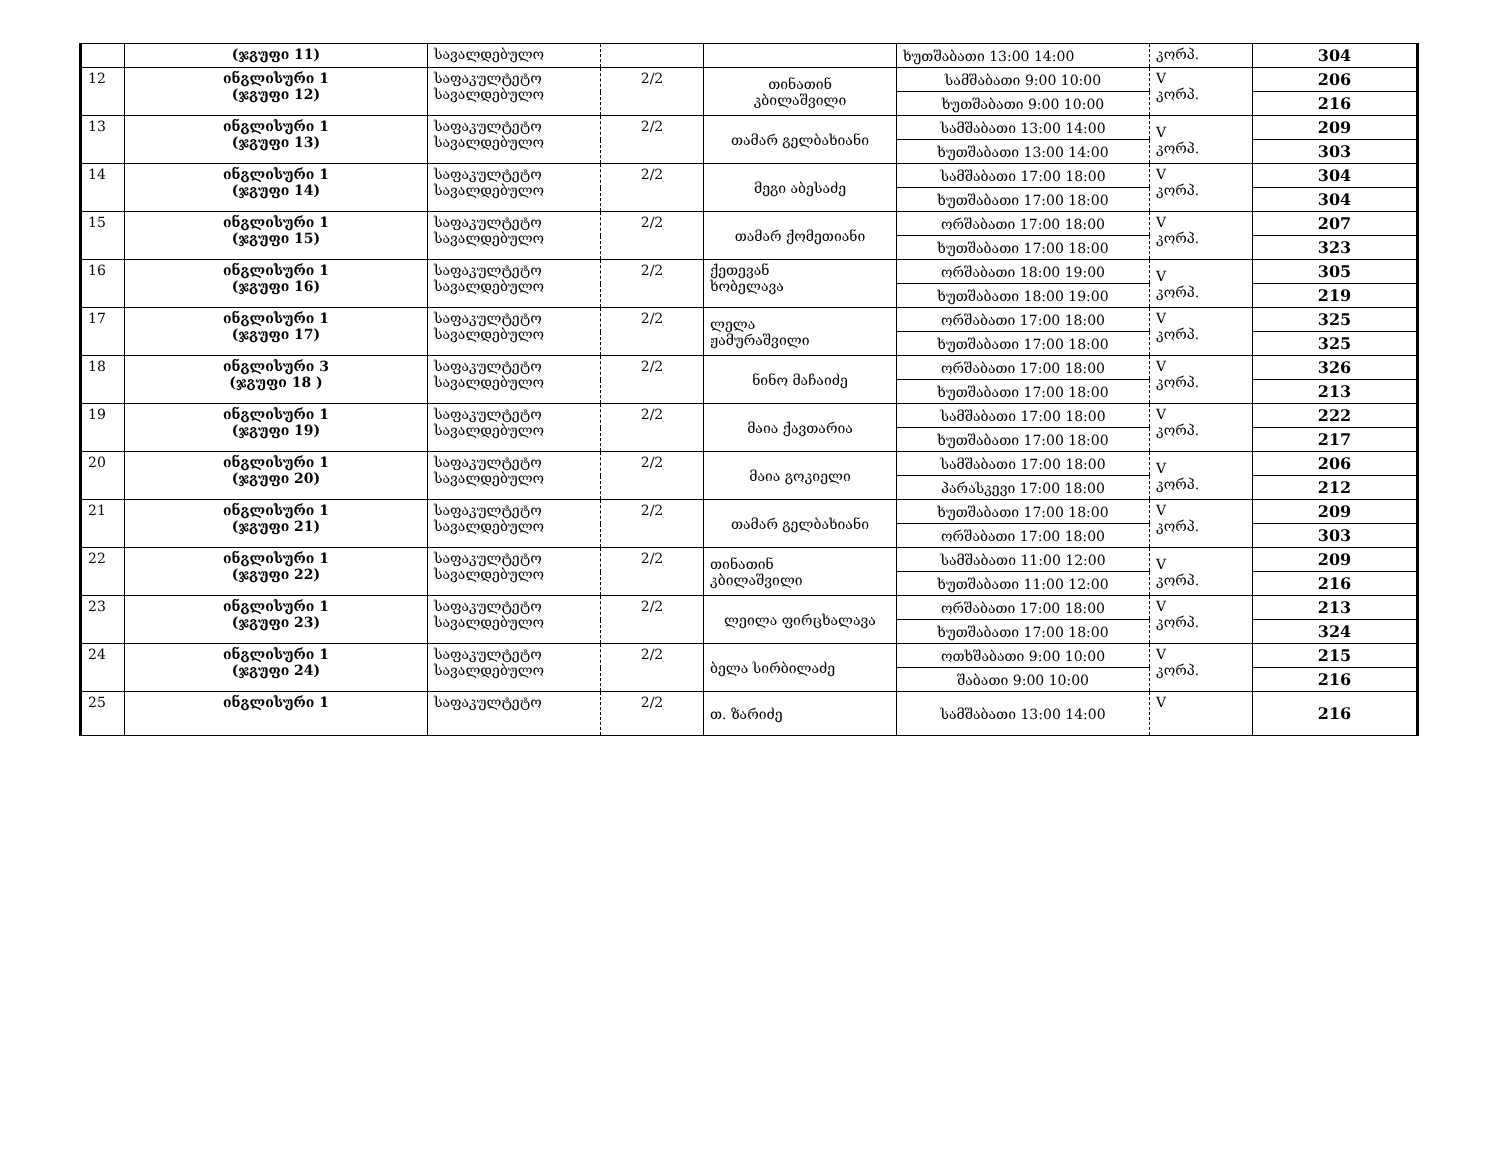| | (ჯგუფი 11) | სავალდებულო | | | ხუთშაბათი 13:00 14:00 | კორპ. | 304 |
| 12 | ინგლისური 1 (ჯგუფი 12) | საფაკულტეტო სავალდებულო | 2/2 | თინათინ კბილაშვილი | სამშაბათი 9:00 10:00 | V კორპ. | 206 |
| | | | | | ხუთშაბათი 9:00 10:00 | | 216 |
| 13 | ინგლისური 1 (ჯგუფი 13) | საფაკულტეტო სავალდებულო | 2/2 | თამარ გელბახიანი | სამშაბათი 13:00 14:00 | V კორპ. | 209 |
| | | | | | ხუთშაბათი 13:00 14:00 | | 303 |
| 14 | ინგლისური 1 (ჯგუფი 14) | საფაკულტეტო სავალდებულო | 2/2 | მეგი აბესაძე | სამშაბათი 17:00 18:00 | V კორპ. | 304 |
| | | | | | ხუთშაბათი 17:00 18:00 | | 304 |
| 15 | ინგლისური 1 (ჯგუფი 15) | საფაკულტეტო სავალდებულო | 2/2 | თამარ ქომეთიანი | ორშაბათი 17:00 18:00 | V კორპ. | 207 |
| | | | | | ხუთშაბათი 17:00 18:00 | | 323 |
| 16 | ინგლისური 1 (ჯგუფი 16) | საფაკულტეტო სავალდებულო | 2/2 | ქეთევან ხობელავა | ორშაბათი 18:00 19:00 | V კორპ. | 305 |
| | | | | | ხუთშაბათი 18:00 19:00 | | 219 |
| 17 | ინგლისური 1 (ჯგუფი 17) | საფაკულტეტო სავალდებულო | 2/2 | ლელა ჟამურაშვილი | ორშაბათი 17:00 18:00 | V კორპ. | 325 |
| | | | | | ხუთშაბათი 17:00 18:00 | | 325 |
| 18 | ინგლისური 3 (ჯგუფი 18 ) | საფაკულტეტო სავალდებულო | 2/2 | ნინო მაჩაიძე | ორშაბათი 17:00 18:00 | V კორპ. | 326 |
| | | | | | ხუთშაბათი 17:00 18:00 | | 213 |
| 19 | ინგლისური 1 (ჯგუფი 19) | საფაკულტეტო სავალდებულო | 2/2 | მაია ქავთარია | სამშაბათი 17:00 18:00 | V კორპ. | 222 |
| | | | | | ხუთშაბათი 17:00 18:00 | | 217 |
| 20 | ინგლისური 1 (ჯგუფი 20) | საფაკულტეტო სავალდებულო | 2/2 | მაია გოკიელი | სამშაბათი 17:00 18:00 | V კორპ. | 206 |
| | | | | | პარასკევი 17:00 18:00 | | 212 |
| 21 | ინგლისური 1 (ჯგუფი 21) | საფაკულტეტო სავალდებულო | 2/2 | თამარ გელბახიანი | ხუთშაბათი 17:00 18:00 | V კორპ. | 209 |
| | | | | | ორშაბათი 17:00 18:00 | | 303 |
| 22 | ინგლისური 1 (ჯგუფი 22) | საფაკულტეტო სავალდებულო | 2/2 | თინათინ კბილაშვილი | სამშაბათი 11:00 12:00 | V კორპ. | 209 |
| | | | | | ხუთშაბათი 11:00 12:00 | | 216 |
| 23 | ინგლისური 1 (ჯგუფი 23) | საფაკულტეტო სავალდებულო | 2/2 | ლეილა ფირცხალავა | ორშაბათი 17:00 18:00 | V კორპ. | 213 |
| | | | | | ხუთშაბათი 17:00 18:00 | | 324 |
| 24 | ინგლისური 1 (ჯგუფი 24) | საფაკულტეტო სავალდებულო | 2/2 | ბელა სირბილაძე | ოთხშაბათი 9:00 10:00 | V კორპ. | 215 |
| | | | | | შაბათი 9:00 10:00 | | 216 |
| 25 | ინგლისური 1 | საფაკულტეტო | 2/2 | თ. ზარიძე | სამშაბათი 13:00 14:00 | V | 216 |